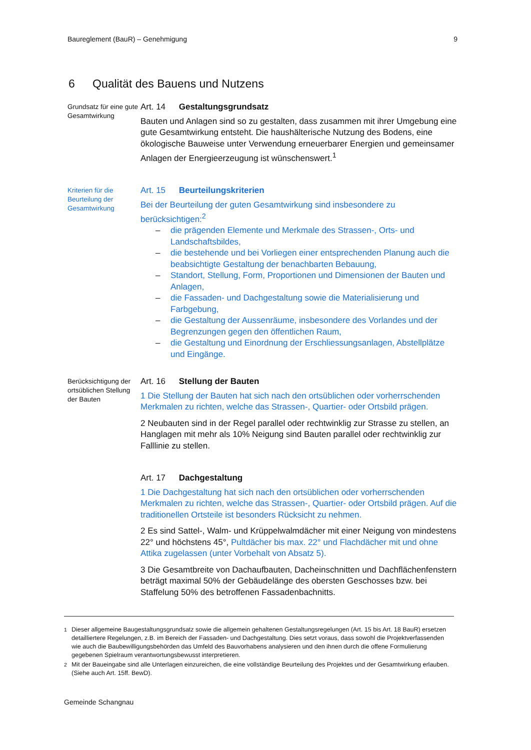Baureglement (BauR) – Genehmigung 9
6 Qualität des Bauens und Nutzens
Grundsatz für eine gute Gesamtwirkung
Art. 14 Gestaltungsgrundsatz
Bauten und Anlagen sind so zu gestalten, dass zusammen mit ihrer Umgebung eine gute Gesamtwirkung entsteht. Die haushälterische Nutzung des Bodens, eine ökologische Bauweise unter Verwendung erneuerbarer Energien und gemeinsamer Anlagen der Energieerzeugung ist wünschenswert.<sup>1</sup>
Kriterien für die Beurteilung der Gesamtwirkung
Art. 15 Beurteilungskriterien
Bei der Beurteilung der guten Gesamtwirkung sind insbesondere zu berücksichtigen:<sup>2</sup>
– die prägenden Elemente und Merkmale des Strassen-, Orts- und Landschaftsbildes,
– die bestehende und bei Vorliegen einer entsprechenden Planung auch die beabsichtigte Gestaltung der benachbarten Bebauung,
– Standort, Stellung, Form, Proportionen und Dimensionen der Bauten und Anlagen,
– die Fassaden- und Dachgestaltung sowie die Materialisierung und Farbgebung,
– die Gestaltung der Aussenräume, insbesondere des Vorlandes und der Begrenzungen gegen den öffentlichen Raum,
– die Gestaltung und Einordnung der Erschliessungsanlagen, Abstellplätze und Eingänge.
Berücksichtigung der ortsüblichen Stellung der Bauten
Art. 16 Stellung der Bauten
1 Die Stellung der Bauten hat sich nach den ortsüblichen oder vorherrschenden Merkmalen zu richten, welche das Strassen-, Quartier- oder Ortsbild prägen.
2 Neubauten sind in der Regel parallel oder rechtwinklig zur Strasse zu stellen, an Hanglagen mit mehr als 10% Neigung sind Bauten parallel oder rechtwinklig zur Falllinie zu stellen.
Art. 17 Dachgestaltung
1 Die Dachgestaltung hat sich nach den ortsüblichen oder vorherrschenden Merkmalen zu richten, welche das Strassen-, Quartier- oder Ortsbild prägen. Auf die traditionellen Ortsteile ist besonders Rücksicht zu nehmen.
2 Es sind Sattel-, Walm- und Krüppelwalmdächer mit einer Neigung von mindestens 22° und höchstens 45°, Pultdächer bis max. 22° und Flachdächer mit und ohne Attika zugelassen (unter Vorbehalt von Absatz 5).
3 Die Gesamtbreite von Dachaufbauten, Dacheinschnitten und Dachflächenfenstern beträgt maximal 50% der Gebäudelänge des obersten Geschosses bzw. bei Staffelung 50% des betroffenen Fassadenbachnitts.
<sup>1</sup> Dieser allgemeine Baugestaltungsgrundsatz sowie die allgemein gehaltenen Gestaltungsregelungen (Art. 15 bis Art. 18 BauR) ersetzen detailliertere Regelungen, z.B. im Bereich der Fassaden- und Dachgestaltung. Dies setzt voraus, dass sowohl die Projektverfassenden wie auch die Baubewilligungsbehörden das Umfeld des Bauvorhabens analysieren und den ihnen durch die offene Formulierung gegebenen Spielraum verantwortungsbewusst interpretieren.
<sup>2</sup> Mit der Baueingabe sind alle Unterlagen einzureichen, die eine vollständige Beurteilung des Projektes und der Gesamtwirkung erlauben. (Siehe auch Art. 15ff. BewD).
Gemeinde Schangnau